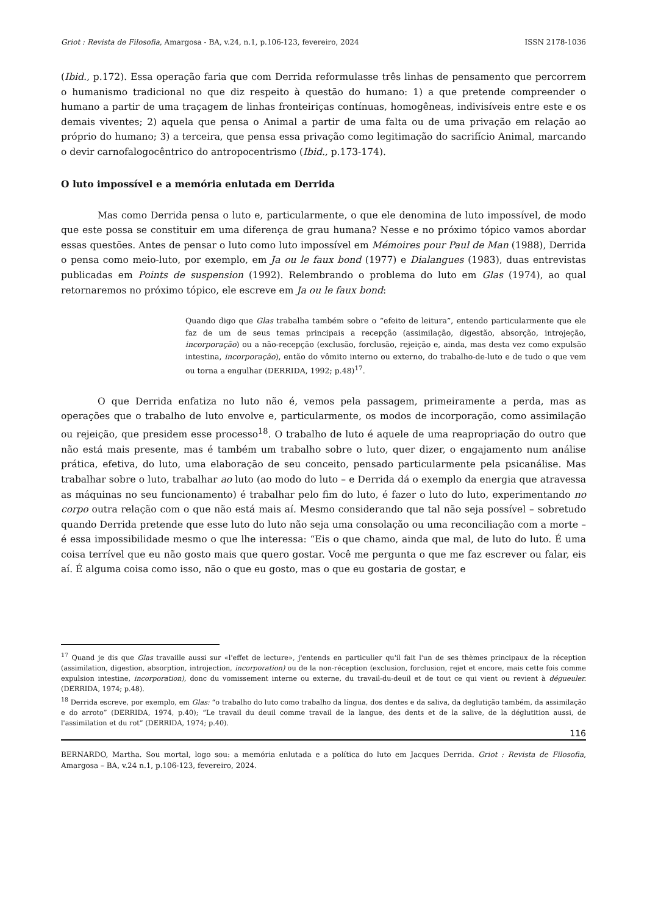Griot : Revista de Filosofia, Amargosa - BA, v.24, n.1, p.106-123, fevereiro, 2024 ISSN 2178-1036
(Ibid., p.172). Essa operação faria que com Derrida reformulasse três linhas de pensamento que percorrem o humanismo tradicional no que diz respeito à questão do humano: 1) a que pretende compreender o humano a partir de uma traçagem de linhas fronteiriças contínuas, homogêneas, indivisíveis entre este e os demais viventes; 2) aquela que pensa o Animal a partir de uma falta ou de uma privação em relação ao próprio do humano; 3) a terceira, que pensa essa privação como legitimação do sacrifício Animal, marcando o devir carnofalogocêntrico do antropocentrismo (Ibid., p.173-174).
O luto impossível e a memória enlutada em Derrida
Mas como Derrida pensa o luto e, particularmente, o que ele denomina de luto impossível, de modo que este possa se constituir em uma diferença de grau humana? Nesse e no próximo tópico vamos abordar essas questões. Antes de pensar o luto como luto impossível em Mémoires pour Paul de Man (1988), Derrida o pensa como meio-luto, por exemplo, em Ja ou le faux bond (1977) e Dialangues (1983), duas entrevistas publicadas em Points de suspension (1992). Relembrando o problema do luto em Glas (1974), ao qual retornaremos no próximo tópico, ele escreve em Ja ou le faux bond:
Quando digo que Glas trabalha também sobre o “efeito de leitura”, entendo particularmente que ele faz de um de seus temas principais a recepção (assimilação, digestão, absorção, introjeção, incorporação) ou a não-recepção (exclusão, forclusão, rejeição e, ainda, mas desta vez como expulsão intestina, incorporação), então do vômito interno ou externo, do trabalho-de-luto e de tudo o que vem ou torna a engulhar (DERRIDA, 1992; p.48)<sup>17</sup>.
O que Derrida enfatiza no luto não é, vemos pela passagem, primeiramente a perda, mas as operações que o trabalho de luto envolve e, particularmente, os modos de incorporação, como assimilação ou rejeição, que presidem esse processo<sup>18</sup>. O trabalho de luto é aquele de uma reapropriação do outro que não está mais presente, mas é também um trabalho sobre o luto, quer dizer, o engajamento num análise prática, efetiva, do luto, uma elaboração de seu conceito, pensado particularmente pela psicanálise. Mas trabalhar sobre o luto, trabalhar ao luto (ao modo do luto – e Derrida dá o exemplo da energia que atravessa as máquinas no seu funcionamento) é trabalhar pelo fim do luto, é fazer o luto do luto, experimentando no corpo outra relação com o que não está mais aí. Mesmo considerando que tal não seja possível – sobretudo quando Derrida pretende que esse luto do luto não seja uma consolação ou uma reconciliação com a morte – é essa impossibilidade mesmo o que lhe interessa: “Eis o que chamo, ainda que mal, de luto do luto. É uma coisa terrível que eu não gosto mais que quero gostar. Você me pergunta o que me faz escrever ou falar, eis aí. É alguma coisa como isso, não o que eu gosto, mas o que eu gostaria de gostar, e
<sup>17</sup> Quand je dis que Glas travaille aussi sur «l'effet de lecture», j'entends en particulier qu'il fait l'un de ses thèmes principaux de la réception (assimilation, digestion, absorption, introjection, incorporation) ou de la non-réception (exclusion, forclusion, rejet et encore, mais cette fois comme expulsion intestine, incorporation), donc du vomissement interne ou externe, du travail-du-deuil et de tout ce qui vient ou revient à dégueuler. (DERRIDA, 1974; p.48).
<sup>18</sup> Derrida escreve, por exemplo, em Glas: “o trabalho do luto como trabalho da língua, dos dentes e da saliva, da deglutição também, da assimilação e do arroto” (DERRIDA, 1974, p.40); “Le travail du deuil comme travail de la langue, des dents et de la salive, de la déglutition aussi, de l'assimilation et du rot” (DERRIDA, 1974; p.40).
116
BERNARDO, Martha. Sou mortal, logo sou: a memória enlutada e a política do luto em Jacques Derrida. Griot : Revista de Filosofia, Amargosa – BA, v.24 n.1, p.106-123, fevereiro, 2024.